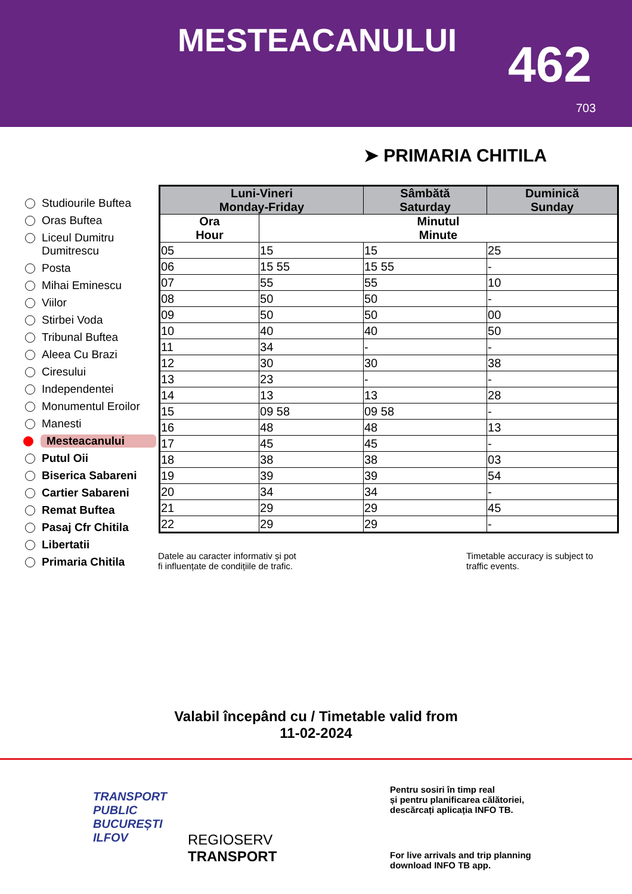MESTEACANULUI 462
703
➤ PRIMARIA CHITILA
Studiourile Buftea
Oras Buftea
Liceul Dumitru Dumitrescu
Posta
Mihai Eminescu
Viilor
Stirbei Voda
Tribunal Buftea
Aleea Cu Brazi
Ciresului
Independentei
Monumentul Eroilor
Manesti
Mesteacanului
Putul Oii
Biserica Sabareni
Cartier Sabareni
Remat Buftea
Pasaj Cfr Chitila
Libertatii
Primaria Chitila
| Luni-Vineri Monday-Friday | | Sâmbătă Saturday | Duminică Sunday |
| --- | --- | --- | --- |
| Ora Hour | Minutul Minute | | |
| 05 | 15 | 15 | 25 |
| 06 | 15 55 | 15 55 | - |
| 07 | 55 | 55 | 10 |
| 08 | 50 | 50 | - |
| 09 | 50 | 50 | 00 |
| 10 | 40 | 40 | 50 |
| 11 | 34 | - | - |
| 12 | 30 | 30 | 38 |
| 13 | 23 | - | - |
| 14 | 13 | 13 | 28 |
| 15 | 09 58 | 09 58 | - |
| 16 | 48 | 48 | 13 |
| 17 | 45 | 45 | - |
| 18 | 38 | 38 | 03 |
| 19 | 39 | 39 | 54 |
| 20 | 34 | 34 | - |
| 21 | 29 | 29 | 45 |
| 22 | 29 | 29 | - |
Datele au caracter informativ și pot
fi influențate de condițiile de trafic.
Timetable accuracy is subject to
traffic events.
Valabil începând cu / Timetable valid from
11-02-2024
TRANSPORT
PUBLIC
BUCUREȘTI
ILFOV
REGIOSERV
TRANSPORT
Pentru sosiri în timp real
și pentru planificarea călătoriei,
descărcați aplicația INFO TB.
For live arrivals and trip planning
download INFO TB app.